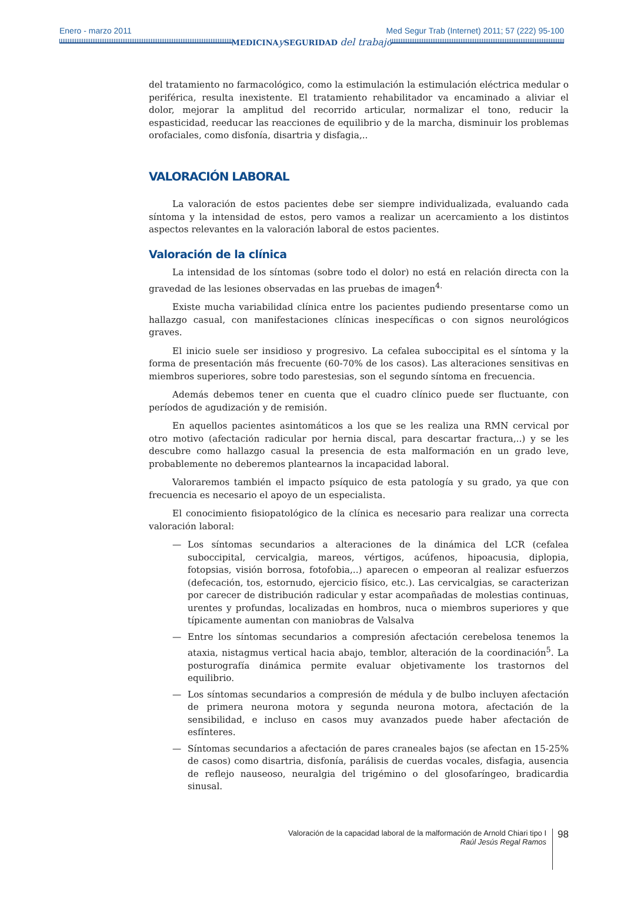Enero - marzo 2011 Med Segur Trab (Internet) 2011; 57 (222) 95-100
MEDICINAy SEGURIDAD del trabajo
del tratamiento no farmacológico, como la estimulación la estimulación eléctrica medular o periférica, resulta inexistente. El tratamiento rehabilitador va encaminado a aliviar el dolor, mejorar la amplitud del recorrido articular, normalizar el tono, reducir la espasticidad, reeducar las reacciones de equilibrio y de la marcha, disminuir los problemas orofaciales, como disfonía, disartria y disfagia,..
VALORACIÓN LABORAL
La valoración de estos pacientes debe ser siempre individualizada, evaluando cada síntoma y la intensidad de estos, pero vamos a realizar un acercamiento a los distintos aspectos relevantes en la valoración laboral de estos pacientes.
Valoración de la clínica
La intensidad de los síntomas (sobre todo el dolor) no está en relación directa con la gravedad de las lesiones observadas en las pruebas de imagen<sup>4.</sup>
Existe mucha variabilidad clínica entre los pacientes pudiendo presentarse como un hallazgo casual, con manifestaciones clínicas inespecíficas o con signos neurológicos graves.
El inicio suele ser insidioso y progresivo. La cefalea suboccipital es el síntoma y la forma de presentación más frecuente (60-70% de los casos). Las alteraciones sensitivas en miembros superiores, sobre todo parestesias, son el segundo síntoma en frecuencia.
Además debemos tener en cuenta que el cuadro clínico puede ser fluctuante, con períodos de agudización y de remisión.
En aquellos pacientes asintomáticos a los que se les realiza una RMN cervical por otro motivo (afectación radicular por hernia discal, para descartar fractura,..) y se les descubre como hallazgo casual la presencia de esta malformación en un grado leve, probablemente no deberemos plantearnos la incapacidad laboral.
Valoraremos también el impacto psíquico de esta patología y su grado, ya que con frecuencia es necesario el apoyo de un especialista.
El conocimiento fisiopatológico de la clínica es necesario para realizar una correcta valoración laboral:
— Los síntomas secundarios a alteraciones de la dinámica del LCR (cefalea suboccipital, cervicalgia, mareos, vértigos, acúfenos, hipoacusia, diplopia, fotopsias, visión borrosa, fotofobia,..) aparecen o empeoran al realizar esfuerzos (defecación, tos, estornudo, ejercicio físico, etc.). Las cervicalgias, se caracterizan por carecer de distribución radicular y estar acompañadas de molestias continuas, urentes y profundas, localizadas en hombros, nuca o miembros superiores y que típicamente aumentan con maniobras de Valsalva
— Entre los síntomas secundarios a compresión afectación cerebelosa tenemos la ataxia, nistagmus vertical hacia abajo, temblor, alteración de la coordinación<sup>5</sup>. La posturografía dinámica permite evaluar objetivamente los trastornos del equilibrio.
— Los síntomas secundarios a compresión de médula y de bulbo incluyen afectación de primera neurona motora y segunda neurona motora, afectación de la sensibilidad, e incluso en casos muy avanzados puede haber afectación de esfínteres.
— Síntomas secundarios a afectación de pares craneales bajos (se afectan en 15-25% de casos) como disartria, disfonía, parálisis de cuerdas vocales, disfagia, ausencia de reflejo nauseoso, neuralgia del trigémino o del glosofaríngeo, bradicardia sinusal.
Valoración de la capacidad laboral de la malformación de Arnold Chiari tipo I
Raúl Jesús Regal Ramos
98